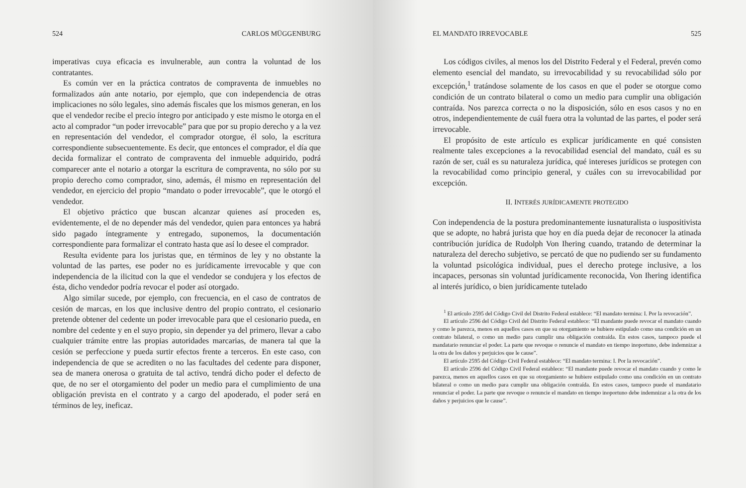524 CARLOS MÜGGENBURG
imperativas cuya eficacia es invulnerable, aun contra la voluntad de los contratantes.
Es común ver en la práctica contratos de compraventa de inmuebles no formalizados aún ante notario, por ejemplo, que con independencia de otras implicaciones no sólo legales, sino además fiscales que los mismos generan, en los que el vendedor recibe el precio íntegro por anticipado y este mismo le otorga en el acto al comprador “un poder irrevocable” para que por su propio derecho y a la vez en representación del vendedor, el comprador otorgue, él solo, la escritura correspondiente subsecuentemente. Es decir, que entonces el comprador, el día que decida formalizar el contrato de compraventa del inmueble adquirido, podrá comparecer ante el notario a otorgar la escritura de compraventa, no sólo por su propio derecho como comprador, sino, además, él mismo en representación del vendedor, en ejercicio del propio “mandato o poder irrevocable”, que le otorgó el vendedor.
El objetivo práctico que buscan alcanzar quienes así proceden es, evidentemente, el de no depender más del vendedor, quien para entonces ya habrá sido pagado íntegramente y entregado, suponemos, la documentación correspondiente para formalizar el contrato hasta que así lo desee el comprador.
Resulta evidente para los juristas que, en términos de ley y no obstante la voluntad de las partes, ese poder no es jurídicamente irrevocable y que con independencia de la ilicitud con la que el vendedor se condujera y los efectos de ésta, dicho vendedor podría revocar el poder así otorgado.
Algo similar sucede, por ejemplo, con frecuencia, en el caso de contratos de cesión de marcas, en los que inclusive dentro del propio contrato, el cesionario pretende obtener del cedente un poder irrevocable para que el cesionario pueda, en nombre del cedente y en el suyo propio, sin depender ya del primero, llevar a cabo cualquier trámite entre las propias autoridades marcarias, de manera tal que la cesión se perfeccione y pueda surtir efectos frente a terceros. En este caso, con independencia de que se acrediten o no las facultades del cedente para disponer, sea de manera onerosa o gratuita de tal activo, tendrá dicho poder el defecto de que, de no ser el otorgamiento del poder un medio para el cumplimiento de una obligación prevista en el contrato y a cargo del apoderado, el poder será en términos de ley, ineficaz.
EL MANDATO IRREVOCABLE 525
Los códigos civiles, al menos los del Distrito Federal y el Federal, prevén como elemento esencial del mandato, su irrevocabilidad y su revocabilidad sólo por excepción,<sup>1</sup> tratándose solamente de los casos en que el poder se otorgue como condición de un contrato bilateral o como un medio para cumplir una obligación contraída. Nos parezca correcta o no la disposición, sólo en esos casos y no en otros, independientemente de cuál fuera otra la voluntad de las partes, el poder será irrevocable.
El propósito de este artículo es explicar jurídicamente en qué consisten realmente tales excepciones a la revocabilidad esencial del mandato, cuál es su razón de ser, cuál es su naturaleza jurídica, qué intereses jurídicos se protegen con la revocabilidad como principio general, y cuáles con su irrevocabilidad por excepción.
II. INTERÉS JURÍDICAMENTE PROTEGIDO
Con independencia de la postura predominantemente iusnaturalista o iuspositivista que se adopte, no habrá jurista que hoy en día pueda dejar de reconocer la atinada contribución jurídica de Rudolph Von Ihering cuando, tratando de determinar la naturaleza del derecho subjetivo, se percató de que no pudiendo ser su fundamento la voluntad psicológica individual, pues el derecho protege inclusive, a los incapaces, personas sin voluntad jurídicamente reconocida, Von Ihering identifica al interés jurídico, o bien jurídicamente tutelado
<sup>1</sup> El artículo 2595 del Código Civil del Distrito Federal establece: “El mandato termina: I. Por la revocación”.
El artículo 2596 del Código Civil del Distrito Federal establece: “El mandante puede revocar el mandato cuando y como le parezca, menos en aquellos casos en que su otorgamiento se hubiere estipulado como una condición en un contrato bilateral, o como un medio para cumplir una obligación contraída. En estos casos, tampoco puede el mandatario renunciar el poder. La parte que revoque o renuncie el mandato en tiempo inoportuno, debe indemnizar a la otra de los daños y perjuicios que le cause”.
El artículo 2595 del Código Civil Federal establece: “El mandato termina: I. Por la revocación”.
El artículo 2596 del Código Civil Federal establece: “El mandante puede revocar el mandato cuando y como le parezca, menos en aquellos casos en que su otorgamiento se hubiere estipulado como una condición en un contrato bilateral o como un medio para cumplir una obligación contraída. En estos casos, tampoco puede el mandatario renunciar el poder. La parte que revoque o renuncie el mandato en tiempo inoportuno debe indemnizar a la otra de los daños y perjuicios que le cause”.